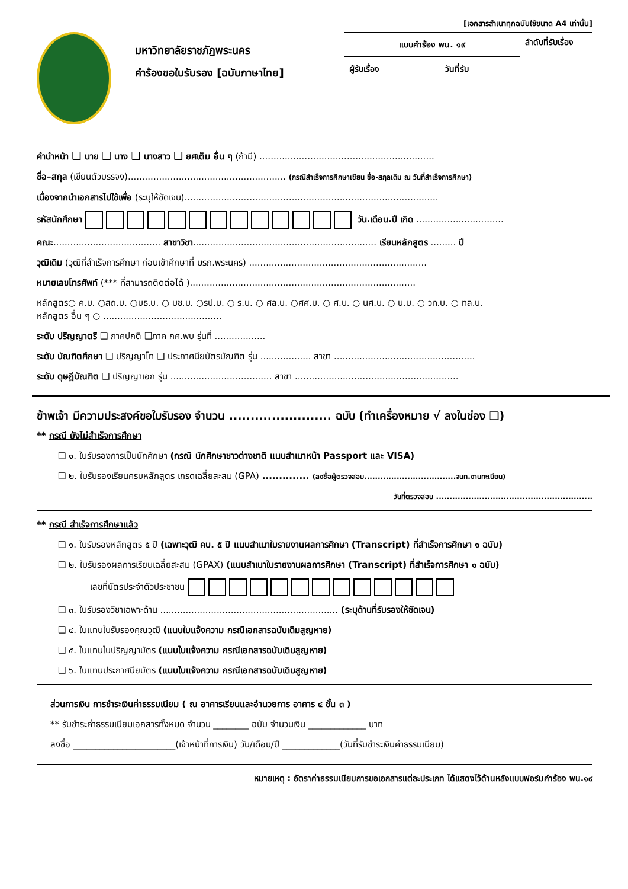[เอกสารสำเนาทุกฉบับใช้ขนาด A4 เท่านั้น]
มหาวิทยาลัยราชภัฏพระนคร
คำร้องขอใบรับรอง [ฉบับภาษาไทย]
| แบบคำร้อง พน. ๑๙ | | ลำดับที่รับเรื่อง |
| ผู้รับเรื่อง | วันที่รับ | |
คำนำหน้า ❑ นาย ❑ นาง ❑ นางสาว ❑ ยศเต็ม อื่น ๆ (ถ้ามี) ..............................................................
ชื่อ–สกุล (เขียนตัวบรรจง)........................................................ (กรณีสำเร็จการศึกษาเขียน ชื่อ-สกุลเดิม ณ วันที่สำเร็จการศึกษา)
เนื่องจากนำเอกสารไปใช้เพื่อ (ระบุให้ชัดเจน)..........................................................................................
รหัสนักศึกษา วัน.เดือน.ปี เกิด ...............................
คณะ...................................... สาขาวิชา................................................................. เรียนหลักสูตร ......... ปี
วุฒิเดิม (วุฒิที่สำเร็จการศึกษา ก่อนเข้าศึกษาที่ มรภ.พระนคร) ...............................................................
หมายเลขโทรศัพท์ (*** ที่สามารถติดต่อได้ )................................................................................
หลักสูตร○ ค.บ. ○สถ.บ. ○บธ.บ. ○ บช.บ. ○รป.บ. ○ ร.บ. ○ ศล.บ. ○ศศ.บ. ○ ศ.บ. ○ นศ.บ. ○ น.บ. ○ วท.บ. ○ ทล.บ.
หลักสูตร อื่น ๆ ○ ..........................................
ระดับ ปริญญาตรี ❑ ภาคปกติ ❑ภาค กศ.พบ รุ่นที่ ..................
ระดับ บัณฑิตศึกษา ❑ ปริญญาโท ❑ ประกาศนียบัตรบัณฑิต รุ่น .................. สาขา ..................................................
ระดับ ดุษฎีบัณฑิต ❑ ปริญญาเอก รุ่น .................................... สาขา ..........................................................
ข้าพเจ้า มีความประสงค์ขอใบรับรอง จำนวน ........................ ฉบับ (ทำเครื่องหมาย √ ลงในช่อง ❑)
** กรณี ยังไม่สำเร็จการศึกษา
❑ ๑. ใบรับรองการเป็นนักศึกษา (กรณี นักศึกษาชาวต่างชาติ แนบสำเนาหน้า Passport และ VISA)
❑ ๒. ใบรับรองเรียนครบหลักสูตร เกรดเฉลี่ยสะสม (GPA) .............. (ลงชื่อผู้ตรวจสอบ..................................จนท.งานทะเบียน)
วันที่ตรวจสอบ ..........................................................
** กรณี สำเร็จการศึกษาแล้ว
❑ ๑. ใบรับรองหลักสูตร ๕ ปี (เฉพาะวุฒิ คบ. ๕ ปี แนบสำเนาใบรายงานผลการศึกษา (Transcript) ที่สำเร็จการศึกษา ๑ ฉบับ)
❑ ๒. ใบรับรองผลการเรียนเฉลี่ยสะสม (GPAX) (แนบสำเนาใบรายงานผลการศึกษา (Transcript) ที่สำเร็จการศึกษา ๑ ฉบับ)
เลขที่บัตรประจำตัวประชาชน
❑ ๓. ใบรับรองวิชาเฉพาะด้าน ............................................................... (ระบุด้านที่รับรองให้ชัดเจน)
❑ ๔. ใบแทนใบรับรองคุณวุฒิ (แนบใบแจ้งความ กรณีเอกสารฉบับเดิมสูญหาย)
❑ ๕. ใบแทนใบปริญญาบัตร (แนบใบแจ้งความ กรณีเอกสารฉบับเดิมสูญหาย)
❑ ๖. ใบแทนประกาศนียบัตร (แนบใบแจ้งความ กรณีเอกสารฉบับเดิมสูญหาย)
ส่วนการเงิน การชำระเงินค่าธรรมเนียม ( ณ อาคารเรียนและอำนวยการ อาคาร ๔ ชั้น ๓ )
** รับชำระค่าธรรมเนียมเอกสารทั้งหมด จำนวน ________ ฉบับ จำนวนเงิน _____________ บาท
ลงชื่อ _______________________(เจ้าหน้าที่การเงิน) วัน/เดือน/ปี _____________(วันที่รับชำระเงินค่าธรรมเนียม)
หมายเหตุ : อัตราค่าธรรมเนียมการขอเอกสารแต่ละประเภท ได้แสดงไว้ด้านหลังแบบฟอร์มคำร้อง พน.๑๙